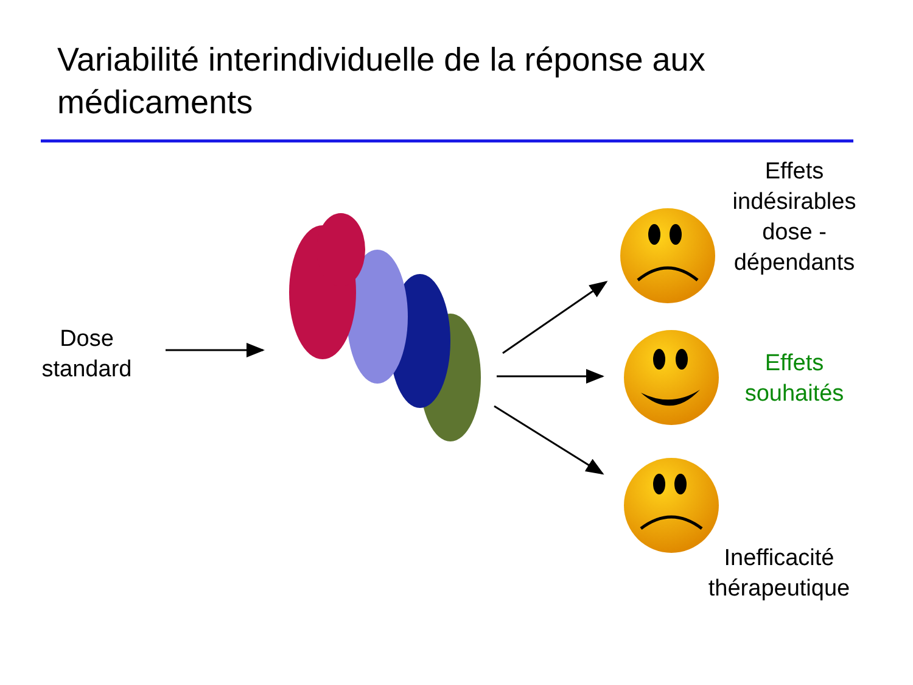Variabilité interindividuelle de la réponse aux médicaments
Dose
standard
Effets
indésirables
dose -
dépendants
Effets
souhaités
Inefficacité
thérapeutique